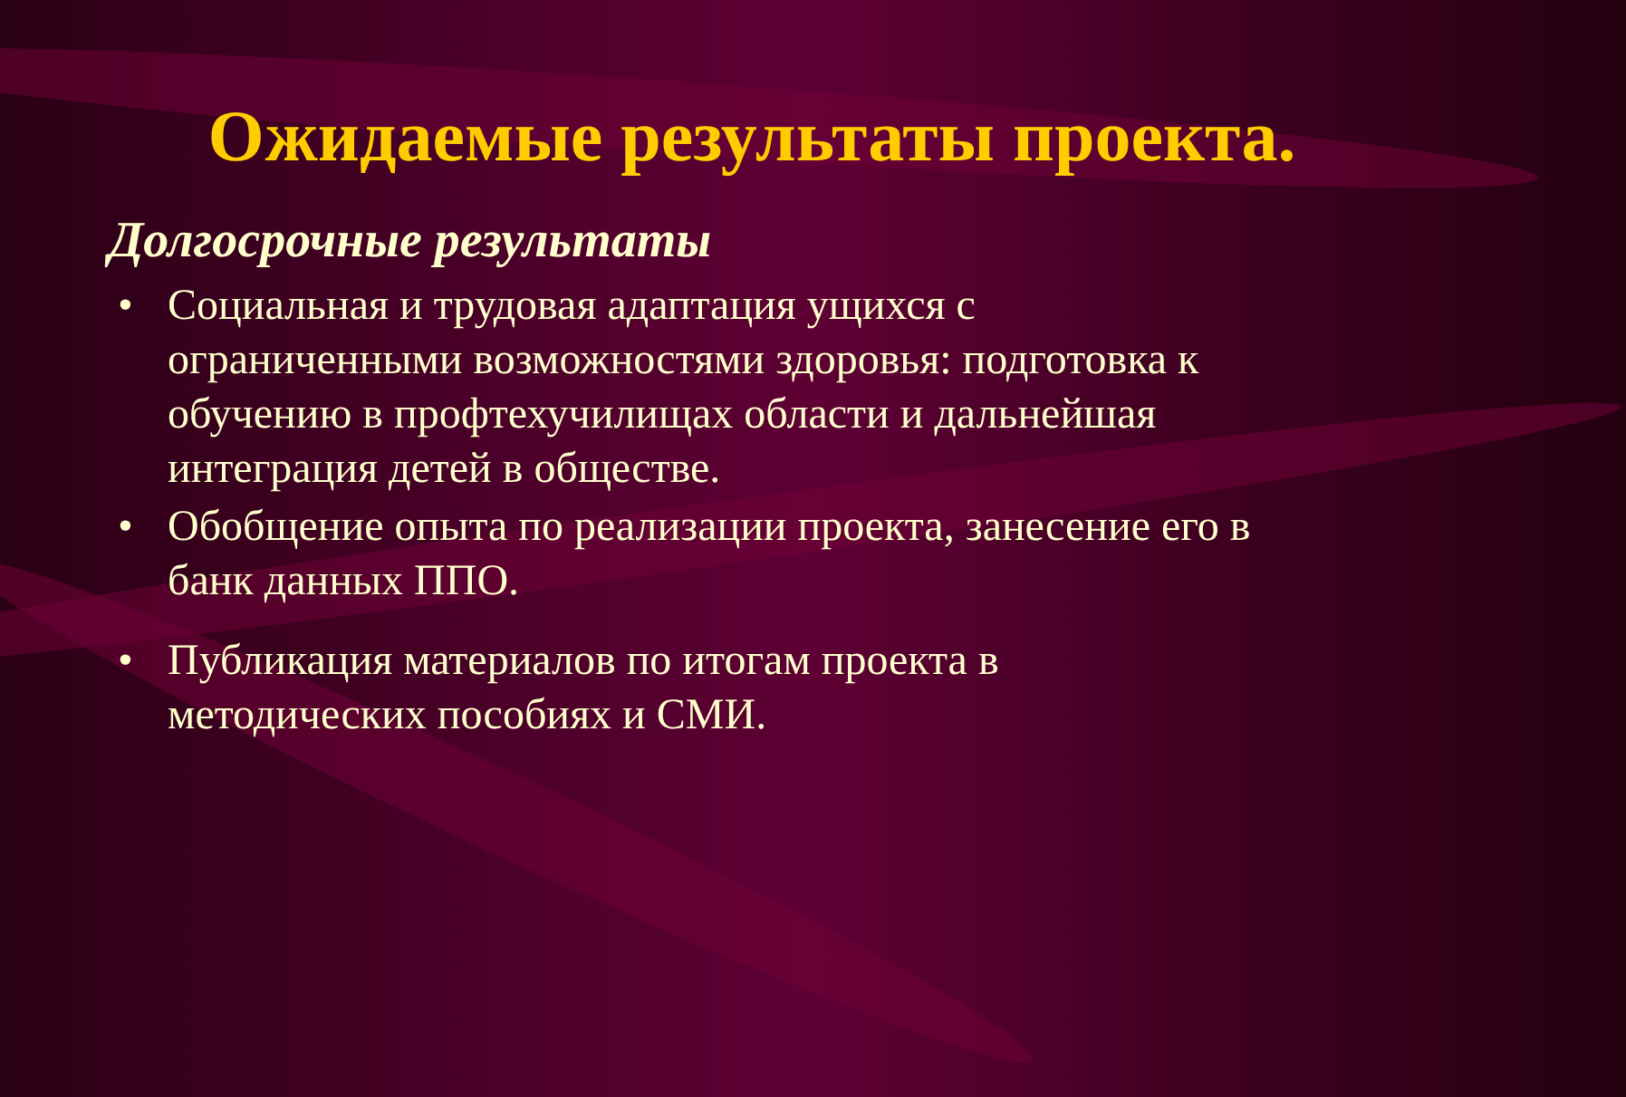Ожидаемые результаты проекта.
Долгосрочные результаты
• Социальная и трудовая адаптация ущихся с ограниченными возможностями здоровья: подготовка к обучению в профтехучилищах области и дальнейшая интеграция детей в обществе.
• Обобщение опыта по реализации проекта, занесение его в банк данных ППО.
• Публикация материалов по итогам проекта в методических пособиях и СМИ.